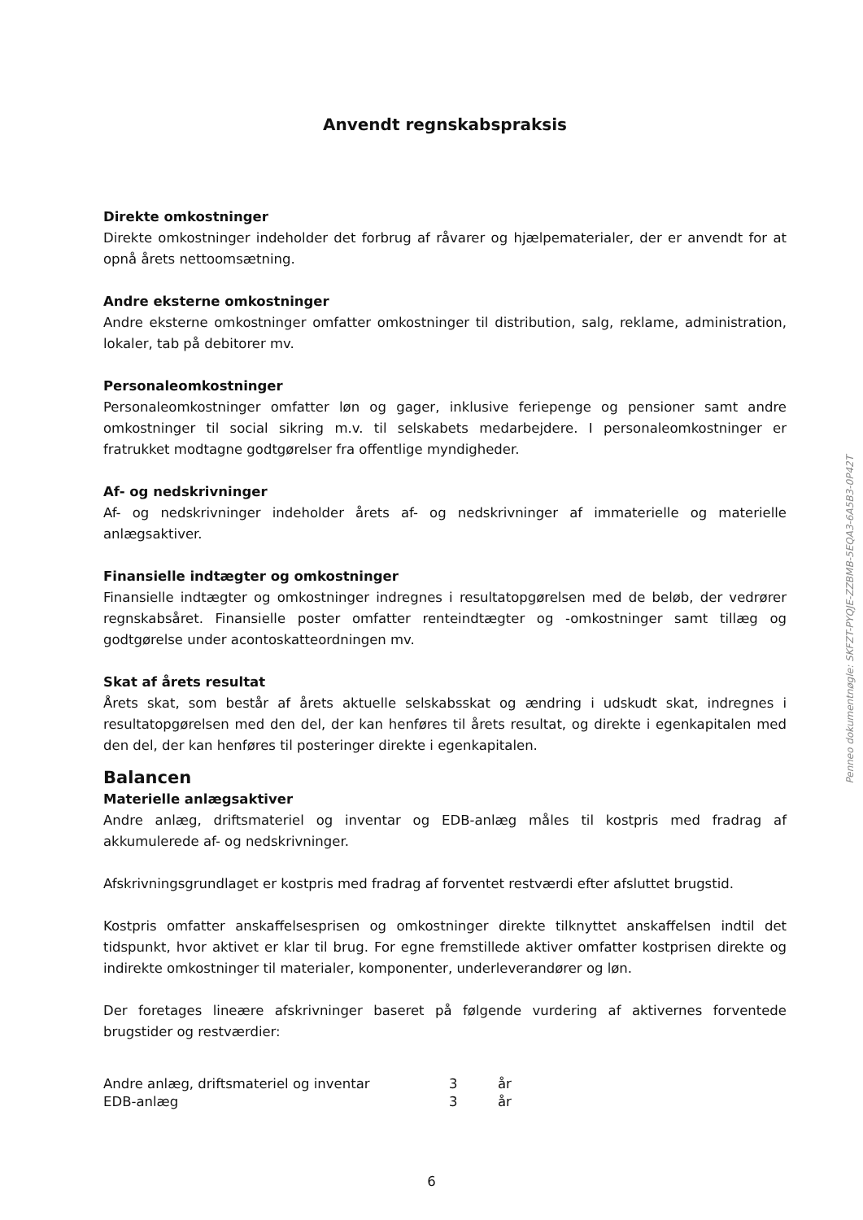Anvendt regnskabspraksis
Direkte omkostninger
Direkte omkostninger indeholder det forbrug af råvarer og hjælpematerialer, der er anvendt for at opnå årets nettoomsætning.
Andre eksterne omkostninger
Andre eksterne omkostninger omfatter omkostninger til distribution, salg, reklame, administration, lokaler, tab på debitorer mv.
Personaleomkostninger
Personaleomkostninger omfatter løn og gager, inklusive feriepenge og pensioner samt andre omkostninger til social sikring m.v. til selskabets medarbejdere. I personaleomkostninger er fratrukket modtagne godtgørelser fra offentlige myndigheder.
Af- og nedskrivninger
Af- og nedskrivninger indeholder årets af- og nedskrivninger af immaterielle og materielle anlægsaktiver.
Finansielle indtægter og omkostninger
Finansielle indtægter og omkostninger indregnes i resultatopgørelsen med de beløb, der vedrører regnskabsåret. Finansielle poster omfatter renteindtægter og -omkostninger samt tillæg og godtgørelse under acontoskatteordningen mv.
Skat af årets resultat
Årets skat, som består af årets aktuelle selskabsskat og ændring i udskudt skat, indregnes i resultatopgørelsen med den del, der kan henføres til årets resultat, og direkte i egenkapitalen med den del, der kan henføres til posteringer direkte i egenkapitalen.
Balancen
Materielle anlægsaktiver
Andre anlæg, driftsmateriel og inventar og EDB-anlæg måles til kostpris med fradrag af akkumulerede af- og nedskrivninger.
Afskrivningsgrundlaget er kostpris med fradrag af forventet restværdi efter afsluttet brugstid.
Kostpris omfatter anskaffelsesprisen og omkostninger direkte tilknyttet anskaffelsen indtil det tidspunkt, hvor aktivet er klar til brug. For egne fremstillede aktiver omfatter kostprisen direkte og indirekte omkostninger til materialer, komponenter, underleverandører og løn.
Der foretages lineære afskrivninger baseret på følgende vurdering af aktivernes forventede brugstider og restværdier:
| Andre anlæg, driftsmateriel og inventar | 3 | år |
| EDB-anlæg | 3 | år |
Penneo dokumentnøgle: SKFZT-PYQJE-ZZBMB-5EQA3-6A5B3-0P42T
6